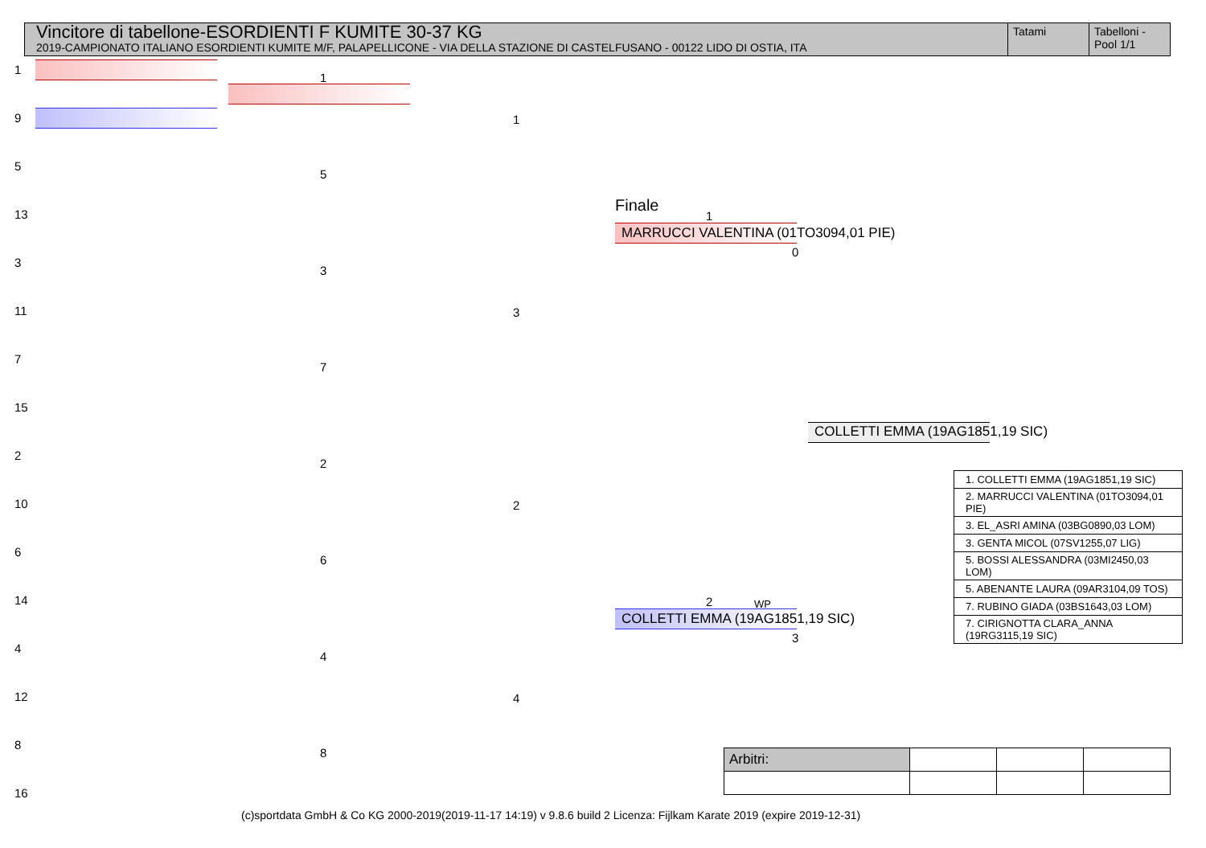Vincitore di tabellone-ESORDIENTI F KUMITE 30-37 KG
2019-CAMPIONATO ITALIANO ESORDIENTI KUMITE M/F, PALAPELLICONE - VIA DELLA STAZIONE DI CASTELFUSANO - 00122 LIDO DI OSTIA, ITA
Tatami Tabelloni - Pool 1/1
1
9
5
13
3
11
7
15
2
10
6
14
4
12
8
16
1
5
3
7
2
6
4
8
1
3
2
4
Finale
1
MARRUCCI VALENTINA (01TO3094,01 PIE)
0
2 WP
COLLETTI EMMA (19AG1851,19 SIC)
3
COLLETTI EMMA (19AG1851,19 SIC)
| 1. COLLETTI EMMA (19AG1851,19 SIC) |
| 2. MARRUCCI VALENTINA (01TO3094,01 PIE) |
| 3. EL_ASRI AMINA (03BG0890,03 LOM) |
| 3. GENTA MICOL (07SV1255,07 LIG) |
| 5. BOSSI ALESSANDRA (03MI2450,03 LOM) |
| 5. ABENANTE LAURA (09AR3104,09 TOS) |
| 7. RUBINO GIADA (03BS1643,03 LOM) |
| 7. CIRIGNOTTA CLARA_ANNA (19RG3115,19 SIC) |
| Arbitri: | | | |
(c)sportdata GmbH & Co KG 2000-2019(2019-11-17 14:19) v 9.8.6 build 2 Licenza: Fijlkam Karate 2019 (expire 2019-12-31)